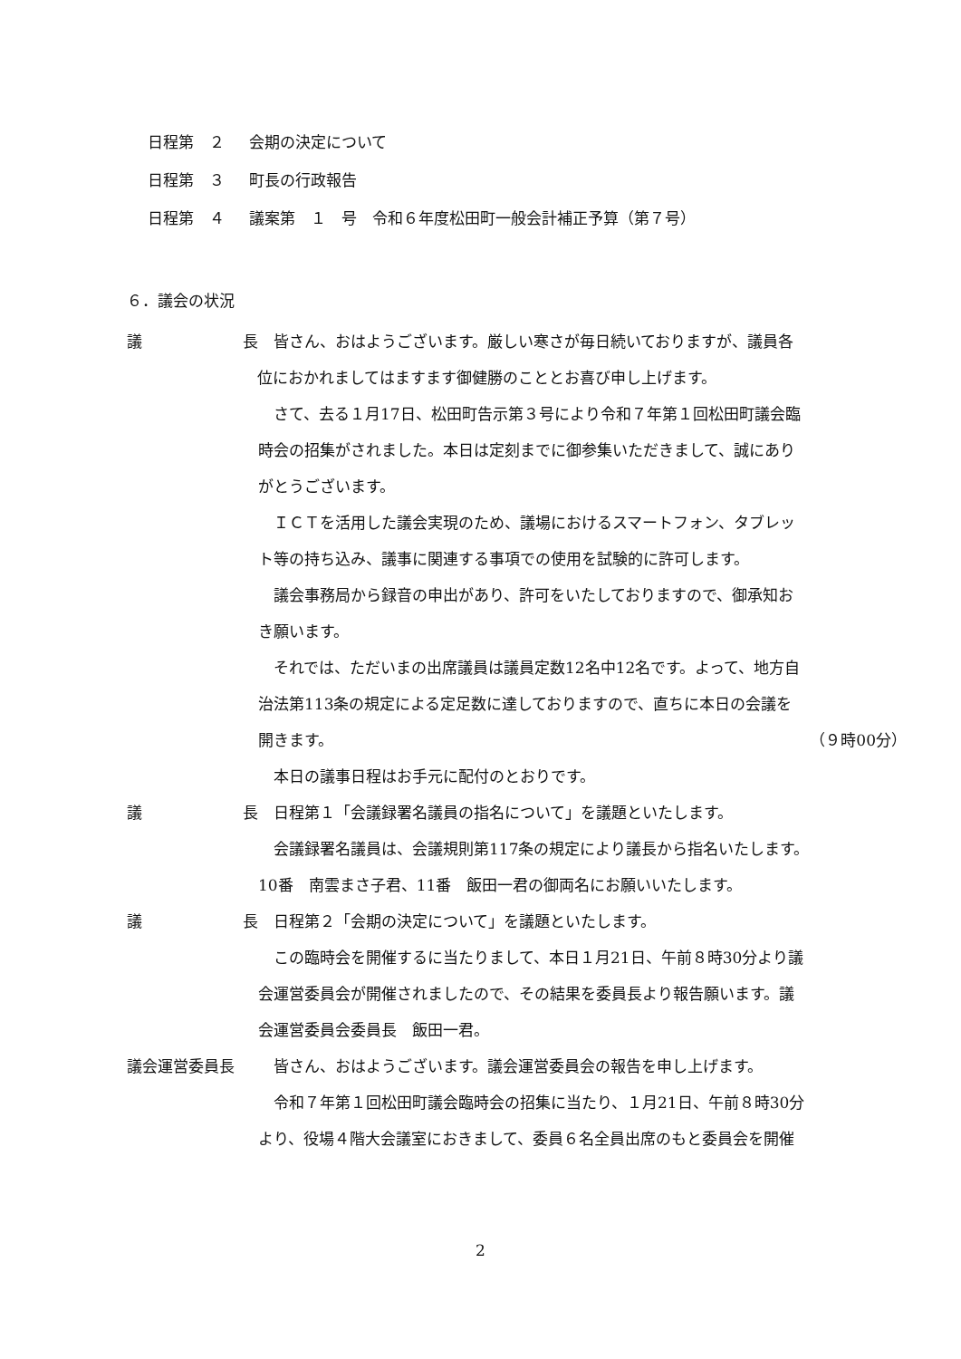日程第　２ 会期の決定について
日程第　３ 町長の行政報告
日程第　４ 議案第　１　号　令和６年度松田町一般会計補正予算（第７号）
６．議会の状況
議 長 　皆さん、おはようございます。厳しい寒さが毎日続いておりますが、議員各
　位におかれましてはますます御健勝のこととお喜び申し上げます。
　さて、去る１月17日、松田町告示第３号により令和７年第１回松田町議会臨
時会の招集がされました。本日は定刻までに御参集いただきまして、誠にあり
がとうございます。
　ＩＣＴを活用した議会実現のため、議場におけるスマートフォン、タブレッ
ト等の持ち込み、議事に関連する事項での使用を試験的に許可します。
　議会事務局から録音の申出があり、許可をいたしておりますので、御承知お
き願います。
　それでは、ただいまの出席議員は議員定数12名中12名です。よって、地方自
治法第113条の規定による定足数に達しておりますので、直ちに本日の会議を
開きます。 （９時00分）
　本日の議事日程はお手元に配付のとおりです。
議 長 　日程第１「会議録署名議員の指名について」を議題といたします。
　会議録署名議員は、会議規則第117条の規定により議長から指名いたします。
10番　南雲まさ子君、11番　飯田一君の御両名にお願いいたします。
議 長 　日程第２「会期の決定について」を議題といたします。
　この臨時会を開催するに当たりまして、本日１月21日、午前８時30分より議
会運営委員会が開催されましたので、その結果を委員長より報告願います。議
会運営委員会委員長　飯田一君。
議会運営委員長 　皆さん、おはようございます。議会運営委員会の報告を申し上げます。
　令和７年第１回松田町議会臨時会の招集に当たり、１月21日、午前８時30分
より、役場４階大会議室におきまして、委員６名全員出席のもと委員会を開催
2